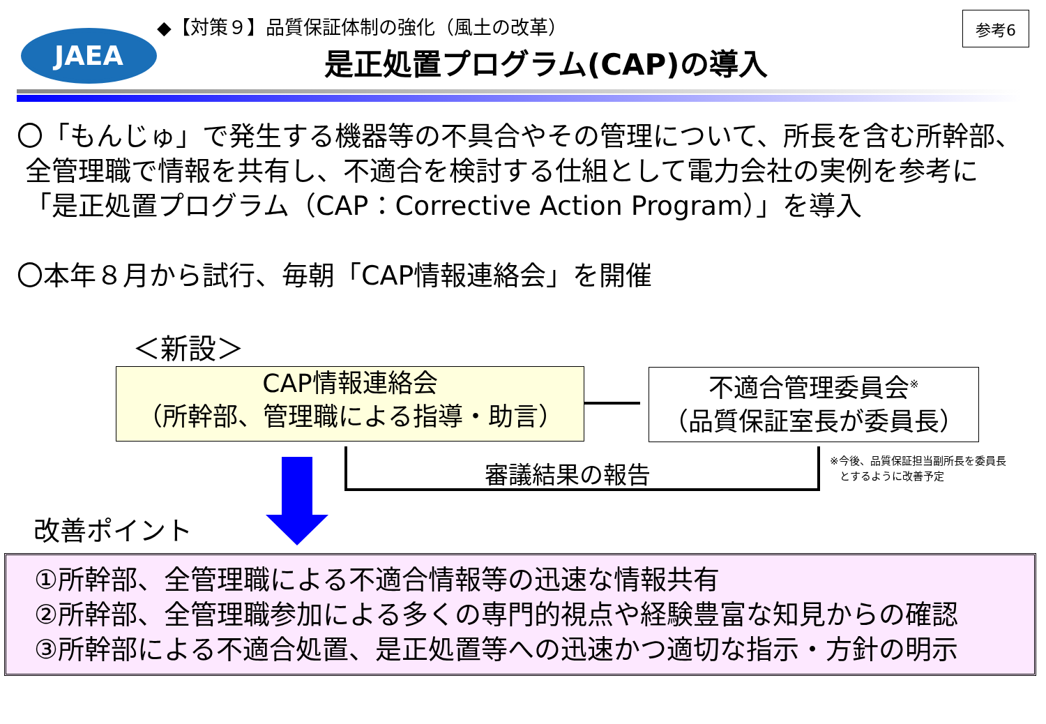JAEA
◆【対策９】品質保証体制の強化（風土の改革）
是正処置プログラム(CAP)の導入
参考6
〇「もんじゅ」で発生する機器等の不具合やその管理について、所長を含む所幹部、
全管理職で情報を共有し、不適合を検討する仕組として電力会社の実例を参考に
「是正処置プログラム（CAP：Corrective Action Program）」を導入
〇本年８月から試行、毎朝「CAP情報連絡会」を開催
＜新設＞
CAP情報連絡会
（所幹部、管理職による指導・助言）
不適合管理委員会<sup>※</sup>
（品質保証室長が委員長）
審議結果の報告
※今後、品質保証担当副所長を委員長
とするように改善予定
改善ポイント
①所幹部、全管理職による不適合情報等の迅速な情報共有
②所幹部、全管理職参加による多くの専門的視点や経験豊富な知見からの確認
③所幹部による不適合処置、是正処置等への迅速かつ適切な指示・方針の明示